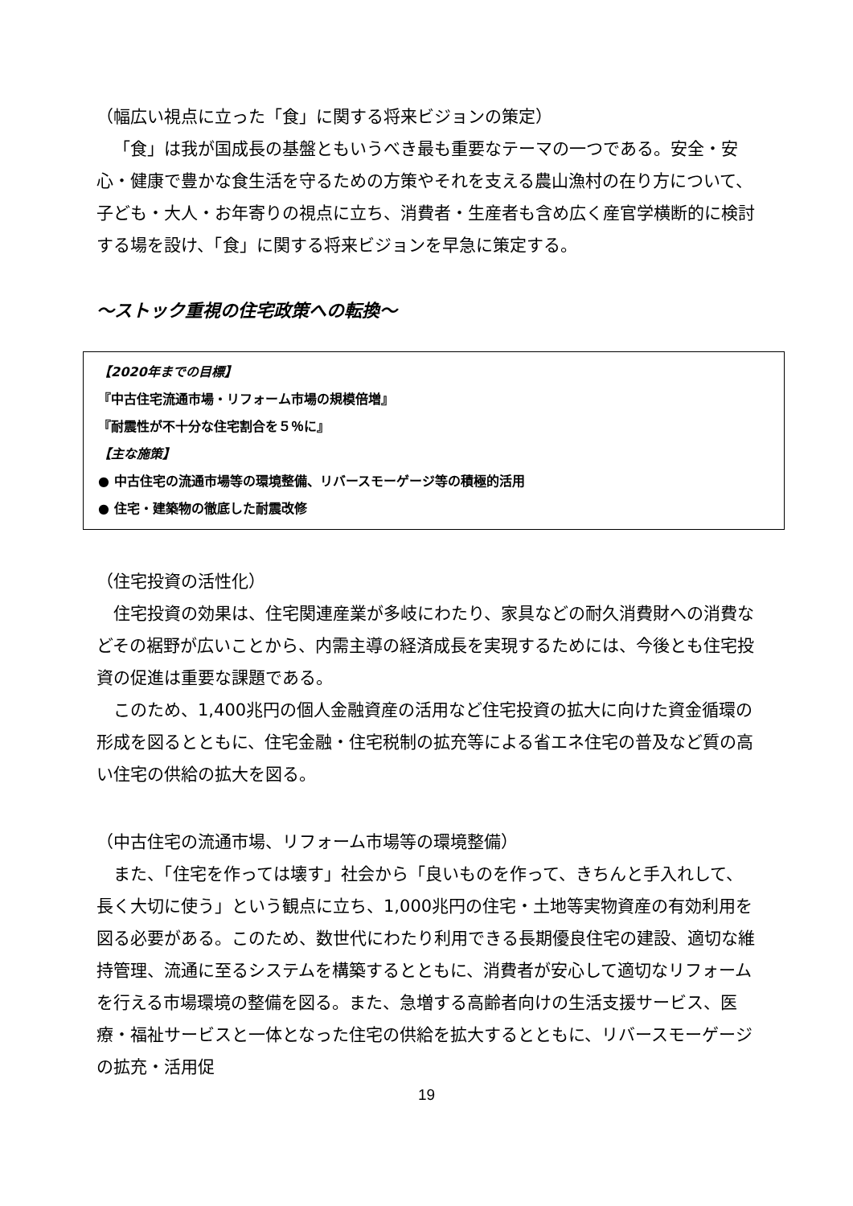（幅広い視点に立った「食」に関する将来ビジョンの策定）
「食」は我が国成長の基盤ともいうべき最も重要なテーマの一つである。安全・安心・健康で豊かな食生活を守るための方策やそれを支える農山漁村の在り方について、子ども・大人・お年寄りの視点に立ち、消費者・生産者も含め広く産官学横断的に検討する場を設け、「食」に関する将来ビジョンを早急に策定する。
～ストック重視の住宅政策への転換～
【2020年までの目標】
『中古住宅流通市場・リフォーム市場の規模倍増』
『耐震性が不十分な住宅割合を５％に』
【主な施策】
● 中古住宅の流通市場等の環境整備、リバースモーゲージ等の積極的活用
● 住宅・建築物の徹底した耐震改修
（住宅投資の活性化）
住宅投資の効果は、住宅関連産業が多岐にわたり、家具などの耐久消費財への消費などその裾野が広いことから、内需主導の経済成長を実現するためには、今後とも住宅投資の促進は重要な課題である。
このため、1,400兆円の個人金融資産の活用など住宅投資の拡大に向けた資金循環の形成を図るとともに、住宅金融・住宅税制の拡充等による省エネ住宅の普及など質の高い住宅の供給の拡大を図る。
（中古住宅の流通市場、リフォーム市場等の環境整備）
また、「住宅を作っては壊す」社会から「良いものを作って、きちんと手入れして、長く大切に使う」という観点に立ち、1,000兆円の住宅・土地等実物資産の有効利用を図る必要がある。このため、数世代にわたり利用できる長期優良住宅の建設、適切な維持管理、流通に至るシステムを構築するとともに、消費者が安心して適切なリフォームを行える市場環境の整備を図る。また、急増する高齢者向けの生活支援サービス、医療・福祉サービスと一体となった住宅の供給を拡大するとともに、リバースモーゲージの拡充・活用促
19